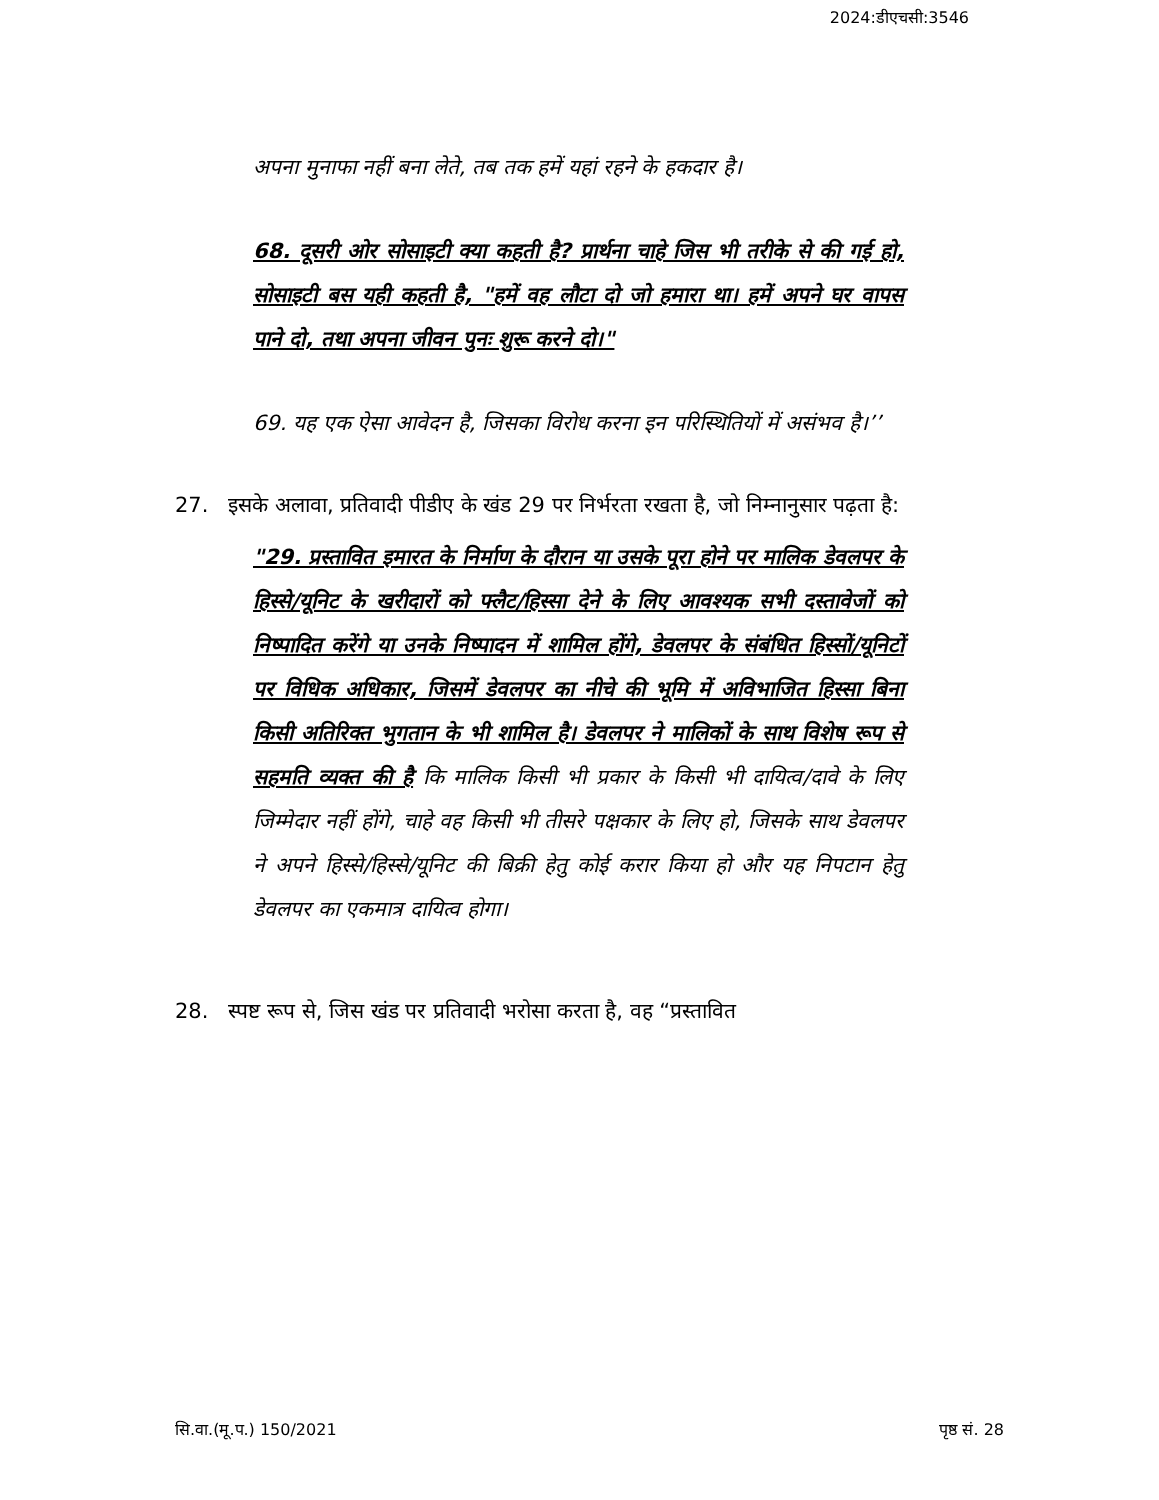2024:डीएचसी:3546
अपना मुनाफा नहीं बना लेते, तब तक हमें यहां रहने के हकदार है।
68. दूसरी ओर सोसाइटी क्या कहती है? प्रार्थना चाहे जिस भी तरीके से की गई हो, सोसाइटी बस यही कहती है, "हमें वह लौटा दो जो हमारा था। हमें अपने घर वापस पाने दो, तथा अपना जीवन पुनः शुरू करने दो।"
69. यह एक ऐसा आवेदन है, जिसका विरोध करना इन परिस्थितियों में असंभव है।’’
27. इसके अलावा, प्रतिवादी पीडीए के खंड 29 पर निर्भरता रखता है, जो निम्नानुसार पढ़ता है:
"29. प्रस्तावित इमारत के निर्माण के दौरान या उसके पूरा होने पर मालिक डेवलपर के हिस्से/यूनिट के खरीदारों को फ्लैट/हिस्सा देने के लिए आवश्यक सभी दस्तावेजों को निष्पादित करेंगे या उनके निष्पादन में शामिल होंगे, डेवलपर के संबंधित हिस्सों/यूनिटों पर विधिक अधिकार, जिसमें डेवलपर का नीचे की भूमि में अविभाजित हिस्सा बिना किसी अतिरिक्त भुगतान के भी शामिल है। डेवलपर ने मालिकों के साथ विशेष रूप से सहमति व्यक्त की है कि मालिक किसी भी प्रकार के किसी भी दायित्व/दावे के लिए जिम्मेदार नहीं होंगे, चाहे वह किसी भी तीसरे पक्षकार के लिए हो, जिसके साथ डेवलपर ने अपने हिस्से/हिस्से/यूनिट की बिक्री हेतु कोई करार किया हो और यह निपटान हेतु डेवलपर का एकमात्र दायित्व होगा।
28. स्पष्ट रूप से, जिस खंड पर प्रतिवादी भरोसा करता है, वह “प्रस्तावित
सि.वा.(मू.प.) 150/2021 पृष्ठ सं. 28